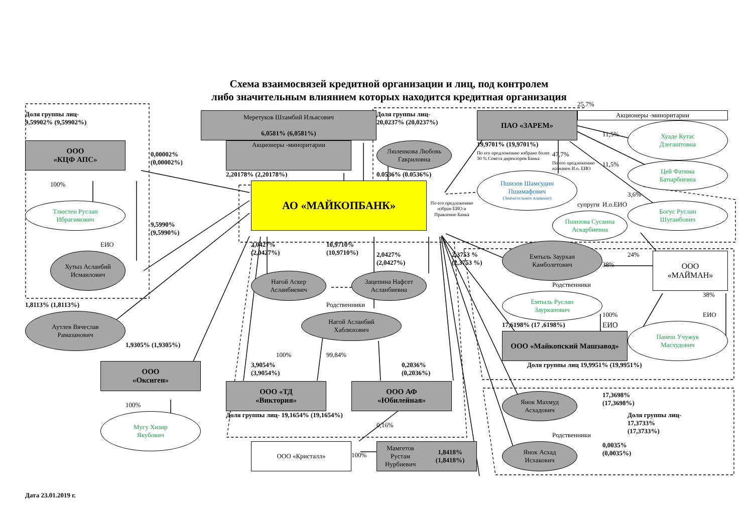Схема взаимосвязей кредитной организации и лиц, под контролем
либо значительным влиянием которых находится кредитная организация
25,7%
Доля группы лиц-
9,59902% (9,59902%)
Меретуков Шхамбий Ильясович
6,0581% (6,0581%)
Доля группы лиц-
20,0237% (20,0237%)
ПАО «ЗАРЕМ»
Акционеры -миноритарии
11,5%
Хуаде Кутас
Дзегаштовна
ООО
«КЦФ АПС»
Акционеры -миноритарии
Люленкова Любовь
Гавриловна
19,9701% (19,9701%)
0,00002%
(0,00002%)
47,7%
По его предложению избрано более 50 % Совета директоров Банка
11,5%
По его предложению назначен И.о. ЕИО
Цей Фатима
Батырбиевна
2,20178% (2,20178%)
0.0536% (0.0536%)
100%
АО «МАЙКОПБАНК»
Пшизов Шамсудин
Пшимафович
(Значительное влияние)
3,6%
Тлюстен Руслан
Ибрагимович
По его предложению избран ЕИО и Правление Банка
супруги
И.о.ЕИО
Богус Руслан
Шугаибович
Пшизова Сусанна
Аскарбиевна
9,5990%
(9,5990%)
ЕИО
2,0427%
(2,0427%)
10,9710%
(10,9710%)
Емтыль Заурхан
Камболетович
Хутыз Асланбий
Исмаилович
2,0427%
(2,0427%)
2,3753 %
(2,3753 %)
24%
ООО
«МАЙМАН»
38%
Нагой Аскер
Асланбиевич
Зацепина Нафсет
Асланбиевна
Родственники
38%
Емтыль Руслан
Заурканович
Родственники
1,8113% (1,8113%)
Нагой Асланбий
Хаблюхович
100%
ЕИО
Аутлев Вячеслав
Рамазанович
17,6198% (17 ,6198%)
ЕИО
Панеш Учужук
Масхудович
ООО «Майкопский Машзавод»
1,9305% (1,9305%)
100%
99,84%
ООО
«Оксиген»
3,9054%
(3,9054%)
0,2036%
(0,2036%)
Доля группы лиц 19,9951% (19,9951%)
ООО «ТД
«Виктория»
ООО АФ
«Юбилейная»
Янок Махмуд
Асхадович
17,3698%
(17,3698%)
100%
Доля группы лиц- 19,1654% (19,1654%)
Доля группы лиц-
17,3733%
(17,3733%)
Мугу Хизир
Якубович
0,16%
Родственники
ООО «Кристалл»
100%
Мамгетов Рустам
Нурбиевич
1,8418% (1,8418%)
Янок Асхад
Исхакович
0,0035%
(0,0035%)
Дата 23.01.2019 г.